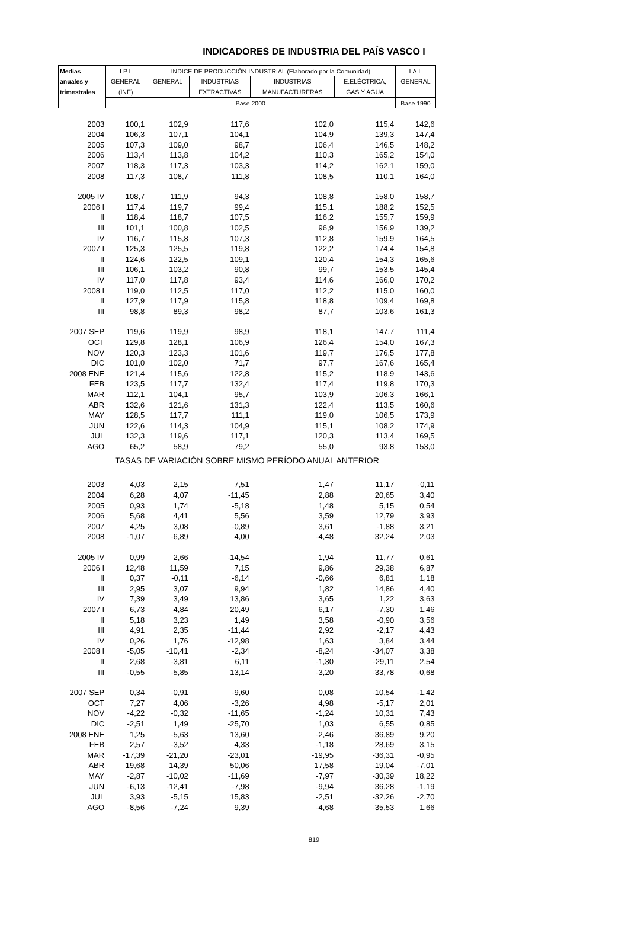INDICADORES DE INDUSTRIA DEL PAÍS VASCO I
| Medias | I.P.I. | INDICE DE PRODUCCIÓN INDUSTRIAL (Elaborado por la Comunidad) | | | | I.A.I. |
| anuales y | GENERAL | GENERAL | INDUSTRIAS | INDUSTRIAS | E.ELÉCTRICA, | GENERAL |
| trimestrales | (INE) | | EXTRACTIVAS | MANUFACTURERAS | GAS Y AGUA | |
| | Base 2000 | | | | | Base 1990 |
| 2003 | 100,1 | 102,9 | 117,6 | 102,0 | 115,4 | 142,6 |
| 2004 | 106,3 | 107,1 | 104,1 | 104,9 | 139,3 | 147,4 |
| 2005 | 107,3 | 109,0 | 98,7 | 106,4 | 146,5 | 148,2 |
| 2006 | 113,4 | 113,8 | 104,2 | 110,3 | 165,2 | 154,0 |
| 2007 | 118,3 | 117,3 | 103,3 | 114,2 | 162,1 | 159,0 |
| 2008 | 117,3 | 108,7 | 111,8 | 108,5 | 110,1 | 164,0 |
| 2005 IV | 108,7 | 111,9 | 94,3 | 108,8 | 158,0 | 158,7 |
| 2006 I | 117,4 | 119,7 | 99,4 | 115,1 | 188,2 | 152,5 |
| II | 118,4 | 118,7 | 107,5 | 116,2 | 155,7 | 159,9 |
| III | 101,1 | 100,8 | 102,5 | 96,9 | 156,9 | 139,2 |
| IV | 116,7 | 115,8 | 107,3 | 112,8 | 159,9 | 164,5 |
| 2007 I | 125,3 | 125,5 | 119,8 | 122,2 | 174,4 | 154,8 |
| II | 124,6 | 122,5 | 109,1 | 120,4 | 154,3 | 165,6 |
| III | 106,1 | 103,2 | 90,8 | 99,7 | 153,5 | 145,4 |
| IV | 117,0 | 117,8 | 93,4 | 114,6 | 166,0 | 170,2 |
| 2008 I | 119,0 | 112,5 | 117,0 | 112,2 | 115,0 | 160,0 |
| II | 127,9 | 117,9 | 115,8 | 118,8 | 109,4 | 169,8 |
| III | 98,8 | 89,3 | 98,2 | 87,7 | 103,6 | 161,3 |
| 2007 SEP | 119,6 | 119,9 | 98,9 | 118,1 | 147,7 | 111,4 |
| OCT | 129,8 | 128,1 | 106,9 | 126,4 | 154,0 | 167,3 |
| NOV | 120,3 | 123,3 | 101,6 | 119,7 | 176,5 | 177,8 |
| DIC | 101,0 | 102,0 | 71,7 | 97,7 | 167,6 | 165,4 |
| 2008 ENE | 121,4 | 115,6 | 122,8 | 115,2 | 118,9 | 143,6 |
| FEB | 123,5 | 117,7 | 132,4 | 117,4 | 119,8 | 170,3 |
| MAR | 112,1 | 104,1 | 95,7 | 103,9 | 106,3 | 166,1 |
| ABR | 132,6 | 121,6 | 131,3 | 122,4 | 113,5 | 160,6 |
| MAY | 128,5 | 117,7 | 111,1 | 119,0 | 106,5 | 173,9 |
| JUN | 122,6 | 114,3 | 104,9 | 115,1 | 108,2 | 174,9 |
| JUL | 132,3 | 119,6 | 117,1 | 120,3 | 113,4 | 169,5 |
| AGO | 65,2 | 58,9 | 79,2 | 55,0 | 93,8 | 153,0 |
| TASAS DE VARIACIÓN SOBRE MISMO PERÍODO ANUAL ANTERIOR | | | | | | |
| 2003 | 4,03 | 2,15 | 7,51 | 1,47 | 11,17 | -0,11 |
| 2004 | 6,28 | 4,07 | -11,45 | 2,88 | 20,65 | 3,40 |
| 2005 | 0,93 | 1,74 | -5,18 | 1,48 | 5,15 | 0,54 |
| 2006 | 5,68 | 4,41 | 5,56 | 3,59 | 12,79 | 3,93 |
| 2007 | 4,25 | 3,08 | -0,89 | 3,61 | -1,88 | 3,21 |
| 2008 | -1,07 | -6,89 | 4,00 | -4,48 | -32,24 | 2,03 |
| 2005 IV | 0,99 | 2,66 | -14,54 | 1,94 | 11,77 | 0,61 |
| 2006 I | 12,48 | 11,59 | 7,15 | 9,86 | 29,38 | 6,87 |
| II | 0,37 | -0,11 | -6,14 | -0,66 | 6,81 | 1,18 |
| III | 2,95 | 3,07 | 9,94 | 1,82 | 14,86 | 4,40 |
| IV | 7,39 | 3,49 | 13,86 | 3,65 | 1,22 | 3,63 |
| 2007 I | 6,73 | 4,84 | 20,49 | 6,17 | -7,30 | 1,46 |
| II | 5,18 | 3,23 | 1,49 | 3,58 | -0,90 | 3,56 |
| III | 4,91 | 2,35 | -11,44 | 2,92 | -2,17 | 4,43 |
| IV | 0,26 | 1,76 | -12,98 | 1,63 | 3,84 | 3,44 |
| 2008 I | -5,05 | -10,41 | -2,34 | -8,24 | -34,07 | 3,38 |
| II | 2,68 | -3,81 | 6,11 | -1,30 | -29,11 | 2,54 |
| III | -0,55 | -5,85 | 13,14 | -3,20 | -33,78 | -0,68 |
| 2007 SEP | 0,34 | -0,91 | -9,60 | 0,08 | -10,54 | -1,42 |
| OCT | 7,27 | 4,06 | -3,26 | 4,98 | -5,17 | 2,01 |
| NOV | -4,22 | -0,32 | -11,65 | -1,24 | 10,31 | 7,43 |
| DIC | -2,51 | 1,49 | -25,70 | 1,03 | 6,55 | 0,85 |
| 2008 ENE | 1,25 | -5,63 | 13,60 | -2,46 | -36,89 | 9,20 |
| FEB | 2,57 | -3,52 | 4,33 | -1,18 | -28,69 | 3,15 |
| MAR | -17,39 | -21,20 | -23,01 | -19,95 | -36,31 | -0,95 |
| ABR | 19,68 | 14,39 | 50,06 | 17,58 | -19,04 | -7,01 |
| MAY | -2,87 | -10,02 | -11,69 | -7,97 | -30,39 | 18,22 |
| JUN | -6,13 | -12,41 | -7,98 | -9,94 | -36,28 | -1,19 |
| JUL | 3,93 | -5,15 | 15,83 | -2,51 | -32,26 | -2,70 |
| AGO | -8,56 | -7,24 | 9,39 | -4,68 | -35,53 | 1,66 |
819